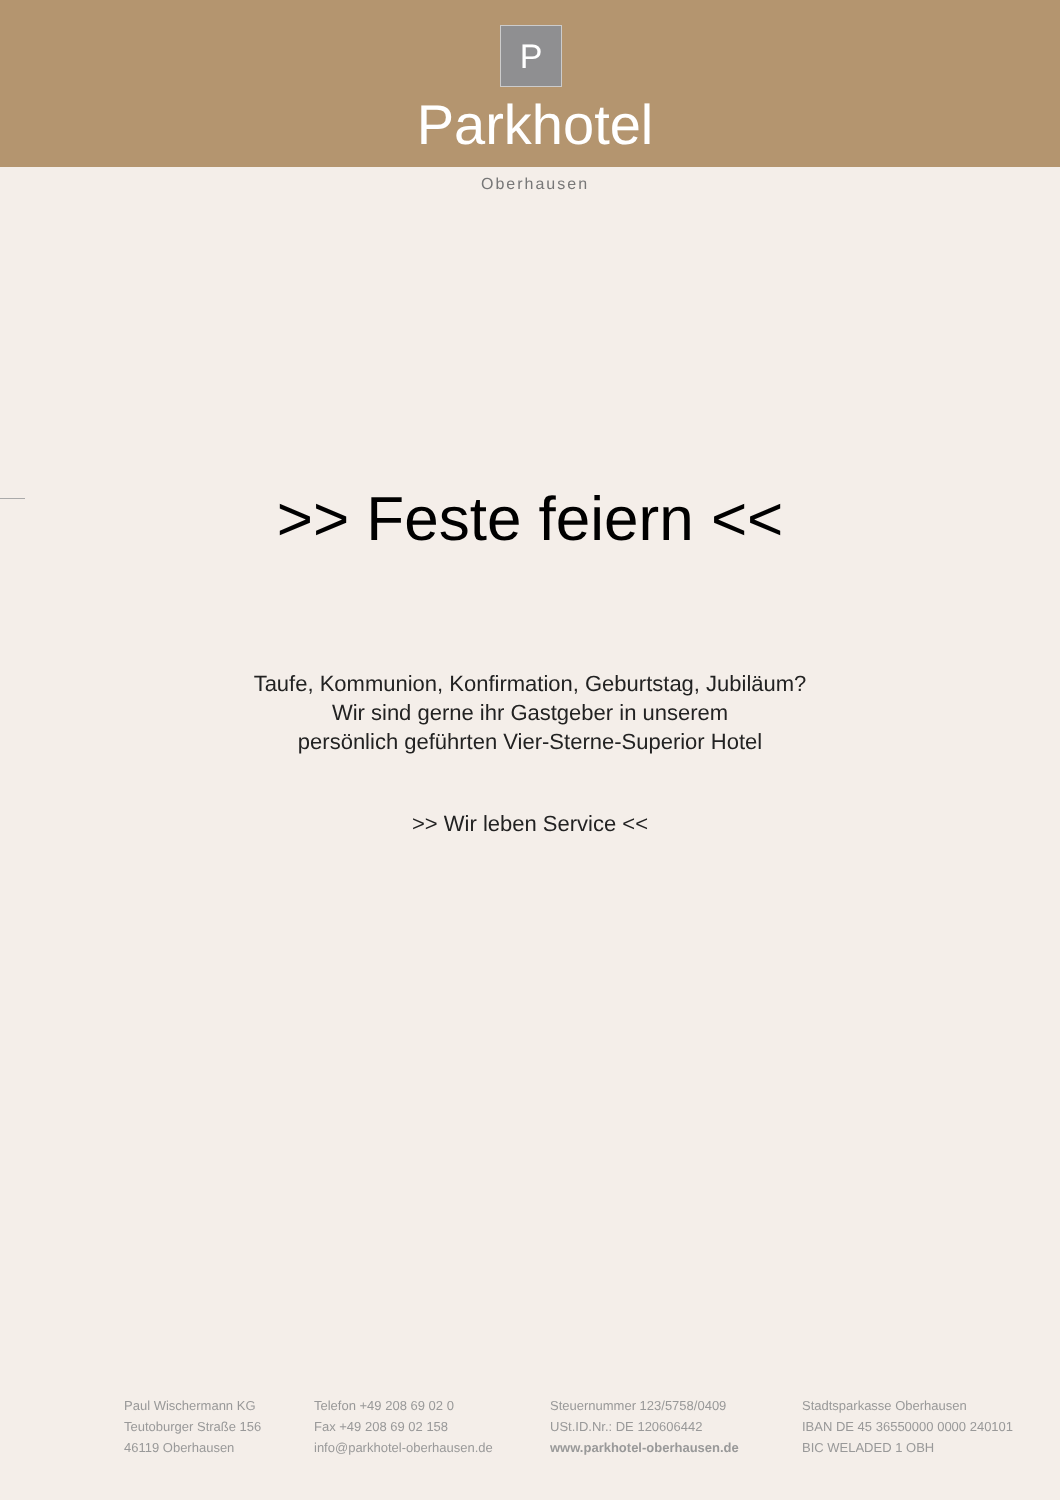P
Parkhotel
Oberhausen
>> Feste feiern <<
Taufe, Kommunion, Konfirmation, Geburtstag, Jubiläum?
Wir sind gerne ihr Gastgeber in unserem
persönlich geführten Vier-Sterne-Superior Hotel
>> Wir leben Service <<
Paul Wischermann KG
Teutoburger Straße 156
46119 Oberhausen
Telefon +49 208 69 02 0
Fax +49 208 69 02 158
info@parkhotel-oberhausen.de
Steuernummer 123/5758/0409
USt.ID.Nr.: DE 120606442
www.parkhotel-oberhausen.de
Stadtsparkasse Oberhausen
IBAN DE 45 36550000 0000 240101
BIC WELADED 1 OBH